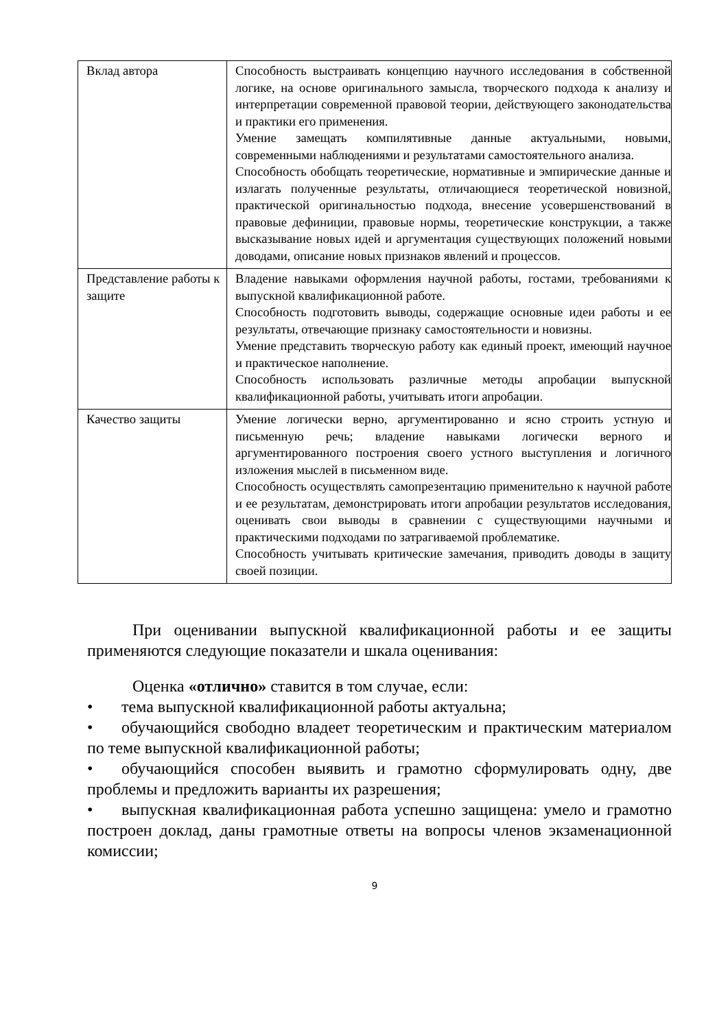| Вклад автора | Способность выстраивать концепцию научного исследования в собственной логике, на основе оригинального замысла, творческого подхода к анализу и интерпретации современной правовой теории, действующего законодательства и практики его применения. Умение замещать компилятивные данные актуальными, новыми, современными наблюдениями и результатами самостоятельного анализа. Способность обобщать теоретические, нормативные и эмпирические данные и излагать полученные результаты, отличающиеся теоретической новизной, практической оригинальностью подхода, внесение усовершенствований в правовые дефиниции, правовые нормы, теоретические конструкции, а также высказывание новых идей и аргументация существующих положений новыми доводами, описание новых признаков явлений и процессов. |
| Представление работы к защите | Владение навыками оформления научной работы, гостами, требованиями к выпускной квалификационной работе. Способность подготовить выводы, содержащие основные идеи работы и ее результаты, отвечающие признаку самостоятельности и новизны. Умение представить творческую работу как единый проект, имеющий научное и практическое наполнение. Способность использовать различные методы апробации выпускной квалификационной работы, учитывать итоги апробации. |
| Качество защиты | Умение логически верно, аргументированно и ясно строить устную и письменную речь; владение навыками логически верного и аргументированного построения своего устного выступления и логичного изложения мыслей в письменном виде. Способность осуществлять самопрезентацию применительно к научной работе и ее результатам, демонстрировать итоги апробации результатов исследования, оценивать свои выводы в сравнении с существующими научными и практическими подходами по затрагиваемой проблематике. Способность учитывать критические замечания, приводить доводы в защиту своей позиции. |
При оценивании выпускной квалификационной работы и ее защиты применяются следующие показатели и шкала оценивания:
Оценка «отлично» ставится в том случае, если:
• тема выпускной квалификационной работы актуальна;
• обучающийся свободно владеет теоретическим и практическим материалом по теме выпускной квалификационной работы;
• обучающийся способен выявить и грамотно сформулировать одну, две проблемы и предложить варианты их разрешения;
• выпускная квалификационная работа успешно защищена: умело и грамотно построен доклад, даны грамотные ответы на вопросы членов экзаменационной комиссии;
9